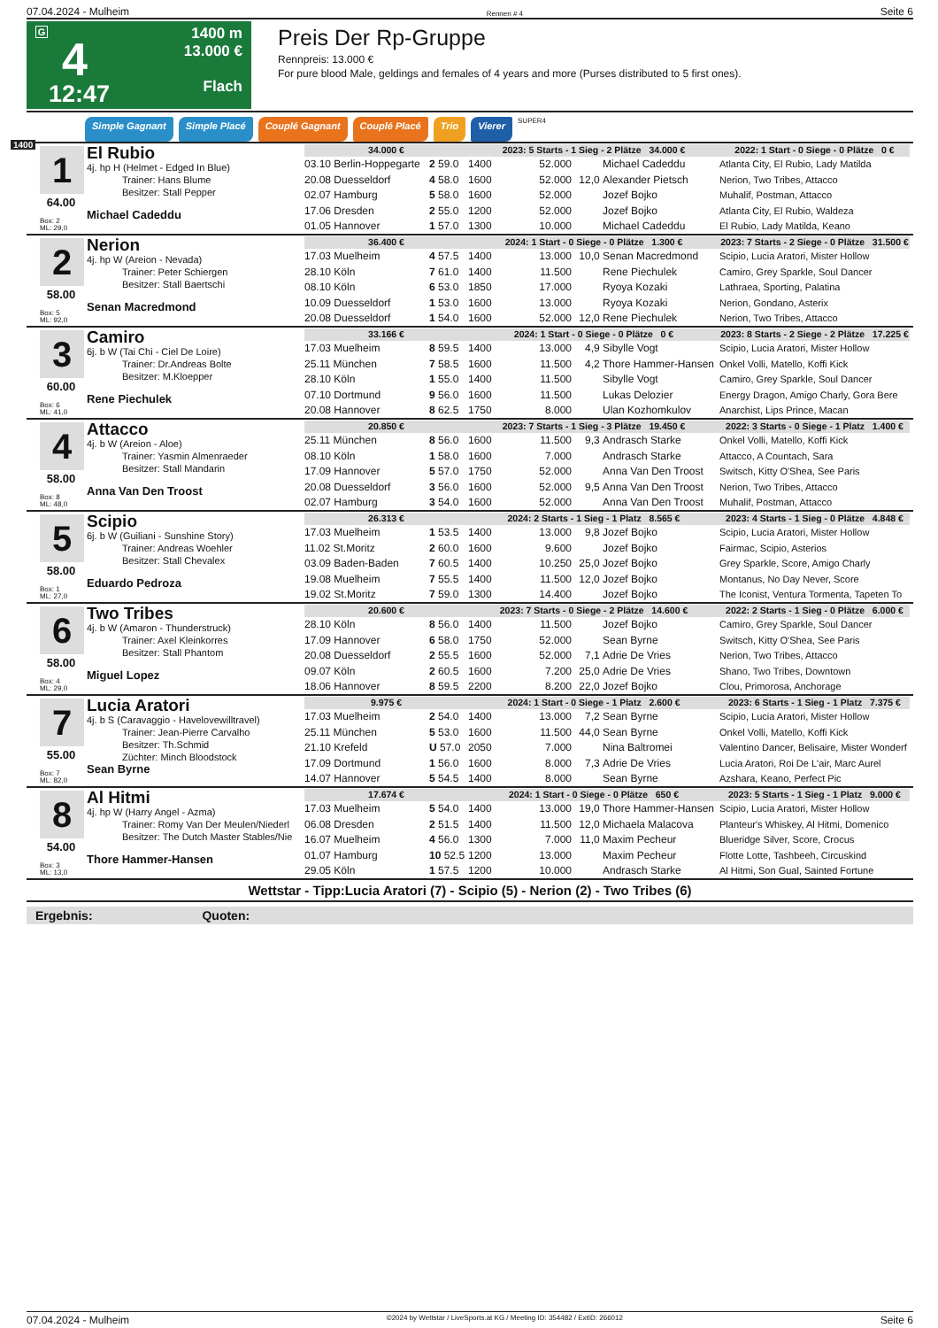07.04.2024 - Mulheim Rennen # 4 Seite 6
G
4
12:47
1400 m
13.000 €
Flach
Preis Der Rp-Gruppe
Rennpreis: 13.000 €
For pure blood Male, geldings and females of 4 years and more (Purses distributed to 5 first ones).
Simple Gagnant Simple Placé Couplé Gagnant Couplé Placé Trio Vierer SUPER4
1400
1
64.00
Box: 2
ML: 29,0
El Rubio
4j. hp H (Helmet - Edged In Blue)
Trainer: Hans Blume
Besitzer: Stall Pepper
Michael Cadeddu
| 34.000 € | | 2023: 5 Starts - 1 Sieg - 2 Plätze 34.000 € | | | | 2022: 1 Start - 0 Siege - 0 Plätze 0 € |
| --- | --- | --- | --- | --- | --- | --- |
| 03.10 Berlin-Hoppegarte | 2 59.0 | 1400 | 52.000 | | Michael Cadeddu | Atlanta City, El Rubio, Lady Matilda |
| 20.08 Duesseldorf | 4 58.0 | 1600 | 52.000 | 12,0 | Alexander Pietsch | Nerion, Two Tribes, Attacco |
| 02.07 Hamburg | 5 58.0 | 1600 | 52.000 | | Jozef Bojko | Muhalif, Postman, Attacco |
| 17.06 Dresden | 2 55.0 | 1200 | 52.000 | | Jozef Bojko | Atlanta City, El Rubio, Waldeza |
| 01.05 Hannover | 1 57.0 | 1300 | 10.000 | | Michael Cadeddu | El Rubio, Lady Matilda, Keano |
2
58.00
Box: 5
ML: 92,0
Nerion
4j. hp W (Areion - Nevada)
Trainer: Peter Schiergen
Besitzer: Stall Baertschi
Senan Macredmond
| 36.400 € | | 2024: 1 Start - 0 Siege - 0 Plätze 1.300 € | | | | 2023: 7 Starts - 2 Siege - 0 Plätze 31.500 € |
| --- | --- | --- | --- | --- | --- | --- |
| 17.03 Muelheim | 4 57.5 | 1400 | 13.000 | 10,0 | Senan Macredmond | Scipio, Lucia Aratori, Mister Hollow |
| 28.10 Köln | 7 61.0 | 1400 | 11.500 | | Rene Piechulek | Camiro, Grey Sparkle, Soul Dancer |
| 08.10 Köln | 6 53.0 | 1850 | 17.000 | | Ryoya Kozaki | Lathraea, Sporting, Palatina |
| 10.09 Duesseldorf | 1 53.0 | 1600 | 13.000 | | Ryoya Kozaki | Nerion, Gondano, Asterix |
| 20.08 Duesseldorf | 1 54.0 | 1600 | 52.000 | 12,0 | Rene Piechulek | Nerion, Two Tribes, Attacco |
3
60.00
Box: 6
ML: 41,0
Camiro
6j. b W (Tai Chi - Ciel De Loire)
Trainer: Dr.Andreas Bolte
Besitzer: M.Kloepper
Rene Piechulek
| 33.166 € | | 2024: 1 Start - 0 Siege - 0 Plätze 0 € | | | | 2023: 8 Starts - 2 Siege - 2 Plätze 17.225 € |
| --- | --- | --- | --- | --- | --- | --- |
| 17.03 Muelheim | 8 59.5 | 1400 | 13.000 | 4,9 | Sibylle Vogt | Scipio, Lucia Aratori, Mister Hollow |
| 25.11 München | 7 58.5 | 1600 | 11.500 | 4,2 | Thore Hammer-Hansen | Onkel Volli, Matello, Koffi Kick |
| 28.10 Köln | 1 55.0 | 1400 | 11.500 | | Sibylle Vogt | Camiro, Grey Sparkle, Soul Dancer |
| 07.10 Dortmund | 9 56.0 | 1600 | 11.500 | | Lukas Delozier | Energy Dragon, Amigo Charly, Gora Bere |
| 20.08 Hannover | 8 62.5 | 1750 | 8.000 | | Ulan Kozhomkulov | Anarchist, Lips Prince, Macan |
4
58.00
Box: 8
ML: 48,0
Attacco
4j. b W (Areion - Aloe)
Trainer: Yasmin Almenraeder
Besitzer: Stall Mandarin
Anna Van Den Troost
| 20.850 € | | 2023: 7 Starts - 1 Sieg - 3 Plätze 19.450 € | | | | 2022: 3 Starts - 0 Siege - 1 Platz 1.400 € |
| --- | --- | --- | --- | --- | --- | --- |
| 25.11 München | 8 56.0 | 1600 | 11.500 | 9,3 | Andrasch Starke | Onkel Volli, Matello, Koffi Kick |
| 08.10 Köln | 1 58.0 | 1600 | 7.000 | | Andrasch Starke | Attacco, A Countach, Sara |
| 17.09 Hannover | 5 57.0 | 1750 | 52.000 | | Anna Van Den Troost | Switsch, Kitty O'Shea, See Paris |
| 20.08 Duesseldorf | 3 56.0 | 1600 | 52.000 | 9,5 | Anna Van Den Troost | Nerion, Two Tribes, Attacco |
| 02.07 Hamburg | 3 54.0 | 1600 | 52.000 | | Anna Van Den Troost | Muhalif, Postman, Attacco |
5
58.00
Box: 1
ML: 27,0
Scipio
6j. b W (Guiliani - Sunshine Story)
Trainer: Andreas Woehler
Besitzer: Stall Chevalex
Eduardo Pedroza
| 26.313 € | | 2024: 2 Starts - 1 Sieg - 1 Platz 8.565 € | | | | 2023: 4 Starts - 1 Sieg - 0 Plätze 4.848 € |
| --- | --- | --- | --- | --- | --- | --- |
| 17.03 Muelheim | 1 53.5 | 1400 | 13.000 | 9,8 | Jozef Bojko | Scipio, Lucia Aratori, Mister Hollow |
| 11.02 St.Moritz | 2 60.0 | 1600 | 9.600 | | Jozef Bojko | Fairmac, Scipio, Asterios |
| 03.09 Baden-Baden | 7 60.5 | 1400 | 10.250 | 25,0 | Jozef Bojko | Grey Sparkle, Score, Amigo Charly |
| 19.08 Muelheim | 7 55.5 | 1400 | 11.500 | 12,0 | Jozef Bojko | Montanus, No Day Never, Score |
| 19.02 St.Moritz | 7 59.0 | 1300 | 14.400 | | Jozef Bojko | The Iconist, Ventura Tormenta, Tapeten To |
6
58.00
Box: 4
ML: 29,0
Two Tribes
4j. b W (Amaron - Thunderstruck)
Trainer: Axel Kleinkorres
Besitzer: Stall Phantom
Miguel Lopez
| 20.600 € | | 2023: 7 Starts - 0 Siege - 2 Plätze 14.600 € | | | | 2022: 2 Starts - 1 Sieg - 0 Plätze 6.000 € |
| --- | --- | --- | --- | --- | --- | --- |
| 28.10 Köln | 8 56.0 | 1400 | 11.500 | | Jozef Bojko | Camiro, Grey Sparkle, Soul Dancer |
| 17.09 Hannover | 6 58.0 | 1750 | 52.000 | | Sean Byrne | Switsch, Kitty O'Shea, See Paris |
| 20.08 Duesseldorf | 2 55.5 | 1600 | 52.000 | 7,1 | Adrie De Vries | Nerion, Two Tribes, Attacco |
| 09.07 Köln | 2 60.5 | 1600 | 7.200 | 25,0 | Adrie De Vries | Shano, Two Tribes, Downtown |
| 18.06 Hannover | 8 59.5 | 2200 | 8.200 | 22,0 | Jozef Bojko | Clou, Primorosa, Anchorage |
7
55.00
Box: 7
ML: 82,0
Lucia Aratori
4j. b S (Caravaggio - Havelovewilltravel)
Trainer: Jean-Pierre Carvalho
Besitzer: Th.Schmid
Züchter: Minch Bloodstock
Sean Byrne
| 9.975 € | | 2024: 1 Start - 0 Siege - 1 Platz 2.600 € | | | | 2023: 6 Starts - 1 Sieg - 1 Platz 7.375 € |
| --- | --- | --- | --- | --- | --- | --- |
| 17.03 Muelheim | 2 54.0 | 1400 | 13.000 | 7,2 | Sean Byrne | Scipio, Lucia Aratori, Mister Hollow |
| 25.11 München | 5 53.0 | 1600 | 11.500 | 44,0 | Sean Byrne | Onkel Volli, Matello, Koffi Kick |
| 21.10 Krefeld | U 57.0 | 2050 | 7.000 | | Nina Baltromei | Valentino Dancer, Belisaire, Mister Wonderf |
| 17.09 Dortmund | 1 56.0 | 1600 | 8.000 | 7,3 | Adrie De Vries | Lucia Aratori, Roi De L'air, Marc Aurel |
| 14.07 Hannover | 5 54.5 | 1400 | 8.000 | | Sean Byrne | Azshara, Keano, Perfect Pic |
8
54.00
Box: 3
ML: 13,0
Al Hitmi
4j. hp W (Harry Angel - Azma)
Trainer: Romy Van Der Meulen/Niederl
Besitzer: The Dutch Master Stables/Nie
Thore Hammer-Hansen
| 17.674 € | | 2024: 1 Start - 0 Siege - 0 Plätze 650 € | | | | 2023: 5 Starts - 1 Sieg - 1 Platz 9.000 € |
| --- | --- | --- | --- | --- | --- | --- |
| 17.03 Muelheim | 5 54.0 | 1400 | 13.000 | 19,0 | Thore Hammer-Hansen | Scipio, Lucia Aratori, Mister Hollow |
| 06.08 Dresden | 2 51.5 | 1400 | 11.500 | 12,0 | Michaela Malacova | Planteur's Whiskey, Al Hitmi, Domenico |
| 16.07 Muelheim | 4 56.0 | 1300 | 7.000 | 11,0 | Maxim Pecheur | Blueridge Silver, Score, Crocus |
| 01.07 Hamburg | 10 52.5 | 1200 | 13.000 | | Maxim Pecheur | Flotte Lotte, Tashbeeh, Circuskind |
| 29.05 Köln | 1 57.5 | 1200 | 10.000 | | Andrasch Starke | Al Hitmi, Son Gual, Sainted Fortune |
Wettstar - Tipp:Lucia Aratori (7) - Scipio (5) - Nerion (2) - Two Tribes (6)
Ergebnis: Quoten:
07.04.2024 - Mulheim ©2024 by Wettstar / LiveSports.at KG / Meeting ID: 354482 / ExtID: 266012 Seite 6